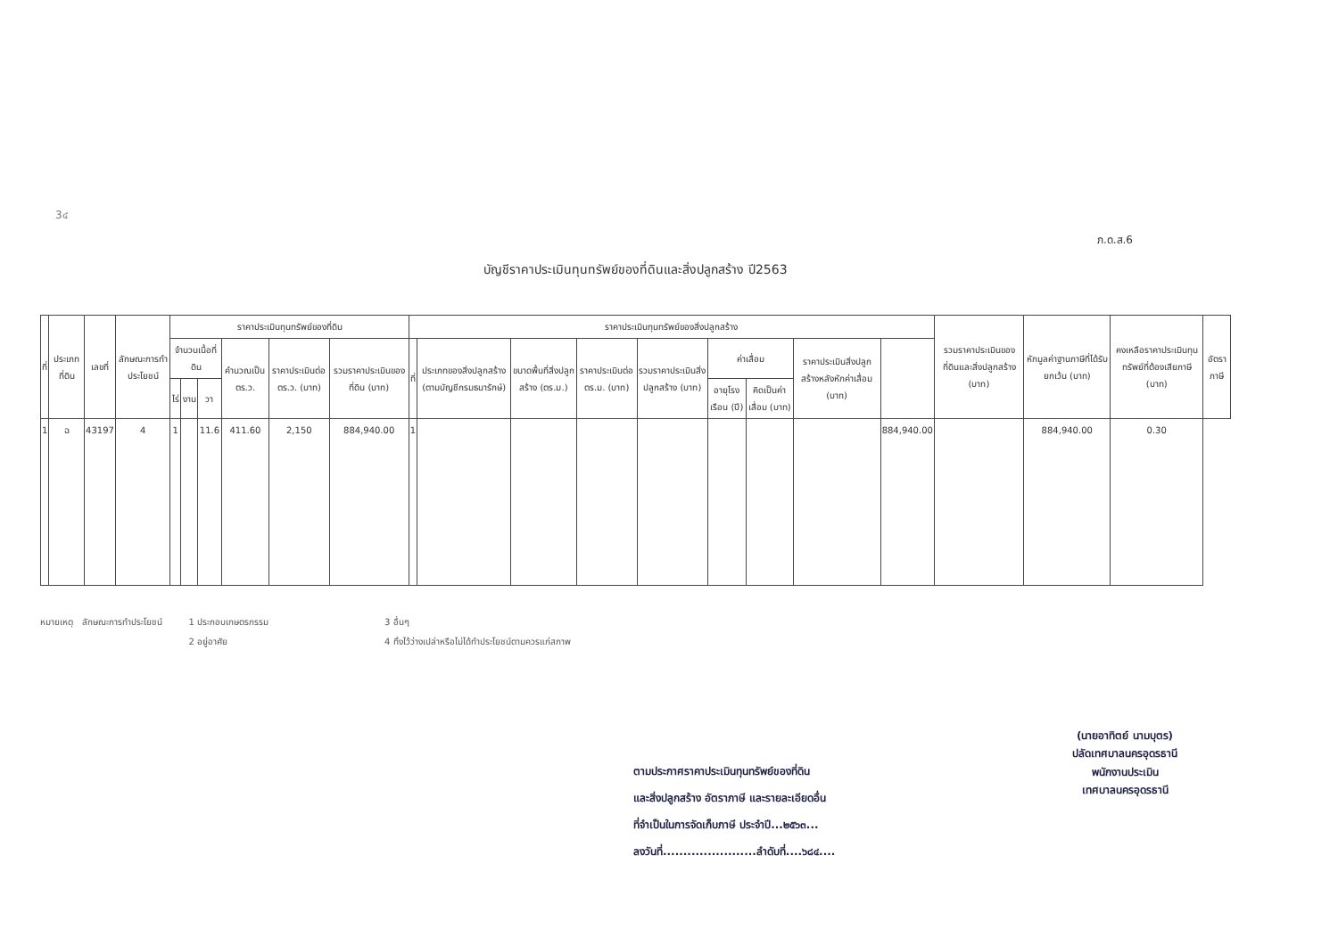3๔
ภ.ด.ส.6
บัญชีราคาประเมินทุนทรัพย์ของที่ดินและสิ่งปลูกสร้าง ปี2563
| ที่ | ประเภทที่ดิน | เลขที่ | ลักษณะการทำประโยชน์ | ราคาประเมินทุนทรัพย์ของที่ดิน | | | | | | ราคาประเมินทุนทรัพย์ของสิ่งปลูกสร้าง | | | | | | | | | รวมราคาประเมินของที่ดินและสิ่งปลูกสร้าง (บาท) | หักมูลค่าฐานภาษีที่ได้รับยกเว้น (บาท) | คงเหลือราคาประเมินทุนทรัพย์ที่ต้องเสียภาษี (บาท) | อัตราภาษี |
| --- | --- | --- | --- | --- | --- | --- | --- | --- | --- | --- | --- | --- | --- | --- | --- | --- | --- | --- | --- | --- | --- | --- |
| | | | | จำนวนเนื้อที่ดิน | | | คำนวณเป็น ตร.ว. | ราคาประเมินต่อ ตร.ว. (บาท) | รวมราคาประเมินของที่ดิน (บาท) | ที่ | ประเภทของสิ่งปลูกสร้าง (ตามบัญชีกรมธนารักษ์) | ขนาดพื้นที่สิ่งปลูกสร้าง (ตร.ม.) | ราคาประเมินต่อ ตร.ม. (บาท) | รวมราคาประเมินสิ่งปลูกสร้าง (บาท) | ค่าเสื่อม | | ราคาประเมินสิ่งปลูกสร้างหลังหักค่าเสื่อม (บาท) | | | | | |
| | | | | ไร่ | งาน | วา | | | | | | | | | อายุโรงเรือน (ปี) | คิดเป็นค่าเสื่อม (บาท) | | | | | | |
| 1 | ฉ | 43197 | 4 | 1 | | 11.6 | 411.60 | 2,150 | 884,940.00 | 1 | | | | | | | | 884,940.00 | | 884,940.00 | 0.30 | |
หมายเหตุ ลักษณะการทำประโยชน์ 1 ประกอบเกษตรกรรม
2 อยู่อาศัย
3 อื่นๆ
4 ทิ้งไว้ว่างเปล่าหรือไม่ได้ทำประโยชน์ตามควรแก่สภาพ
ตามประกาศราคาประเมินทุนทรัพย์ของที่ดิน
และสิ่งปลูกสร้าง อัตราภาษี และรายละเอียดอื่น
ที่จำเป็นในการจัดเก็บภาษี ประจำปี...๒๕๖๓...
ลงวันที่.......................ลำดับที่....๖๘๔....
(นายอาทิตย์ นามบุตร)
ปลัดเทศบาลนครอุดรธานี
พนักงานประเมิน
เทศบาลนครอุดรธานี